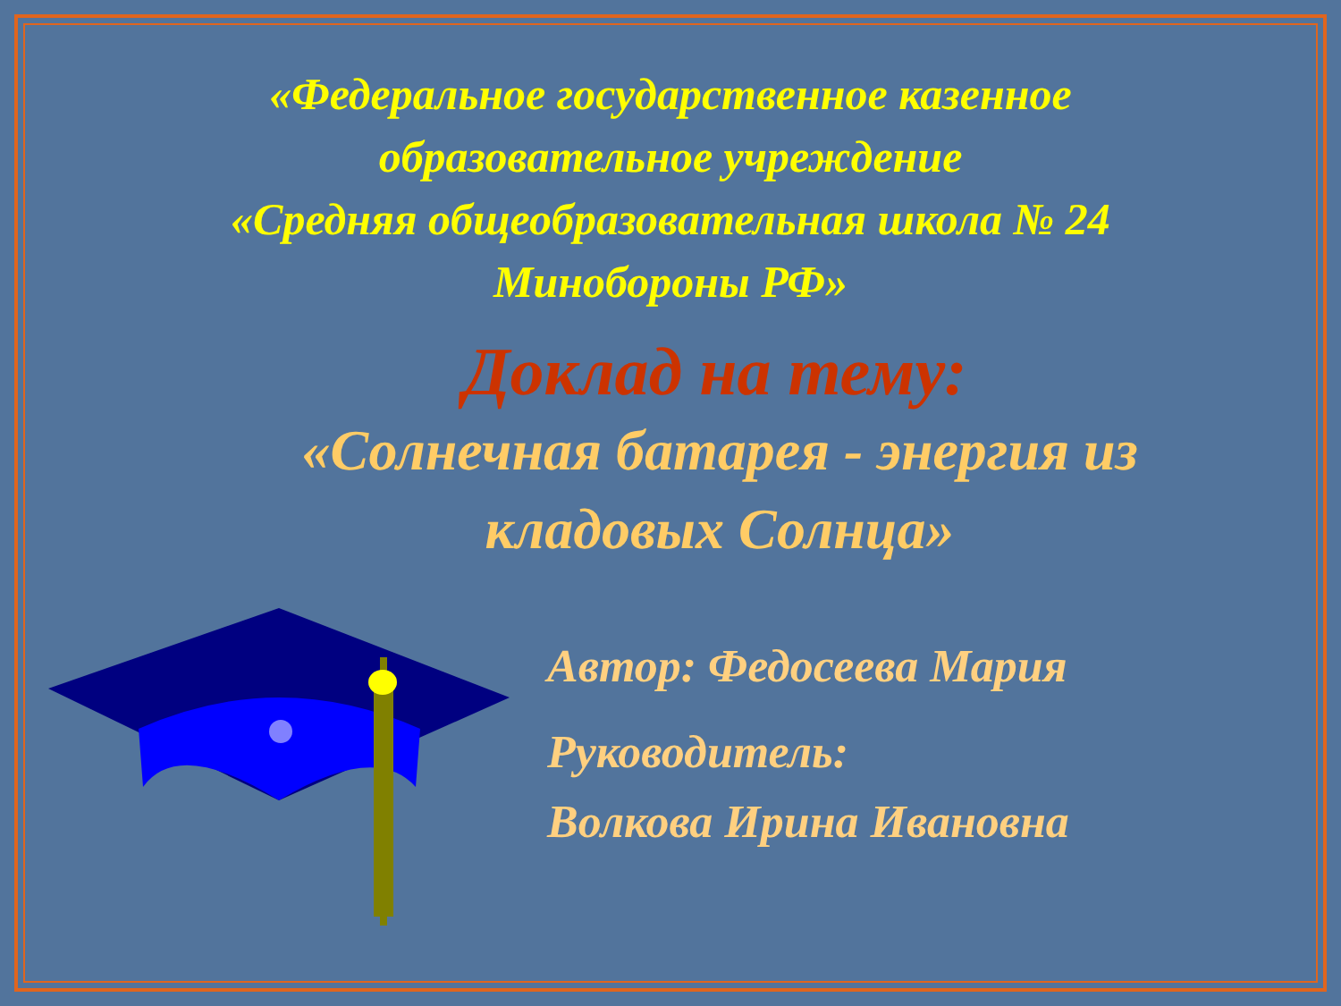«Федеральное государственное казенное
образовательное учреждение
«Средняя общеобразовательная школа № 24
Минобороны РФ»
Доклад на тему:
«Солнечная батарея - энергия из кладовых Солнца»
Автор: Федосеева Мария
Руководитель:
Волкова Ирина Ивановна